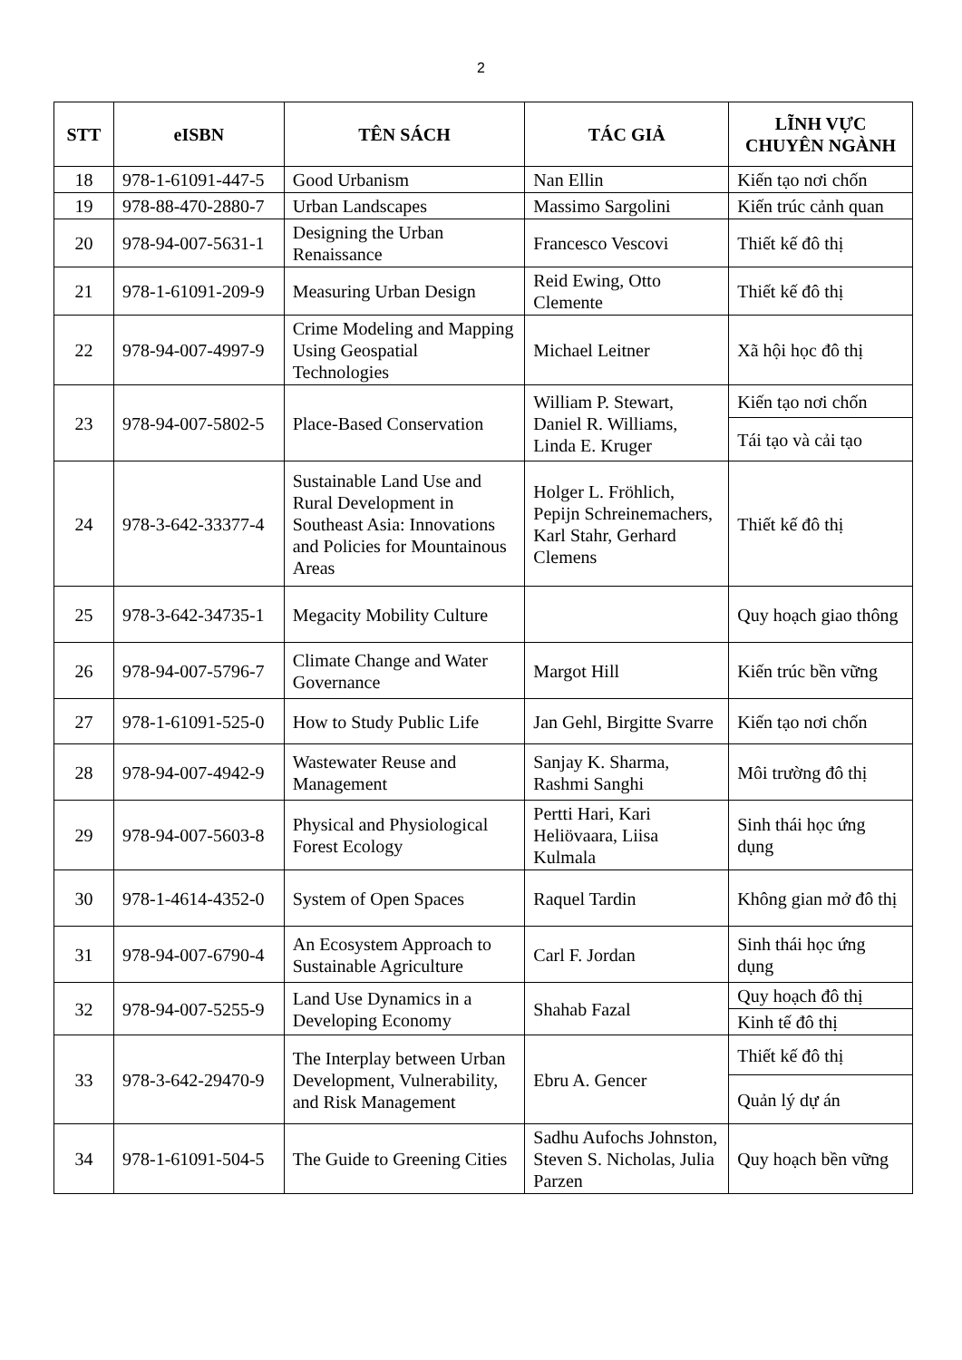2
| STT | eISBN | TÊN SÁCH | TÁC GIẢ | LĨNH VỰC CHUYÊN NGÀNH |
| --- | --- | --- | --- | --- |
| 18 | 978-1-61091-447-5 | Good Urbanism | Nan Ellin | Kiến tạo nơi chốn |
| 19 | 978-88-470-2880-7 | Urban Landscapes | Massimo Sargolini | Kiến trúc cảnh quan |
| 20 | 978-94-007-5631-1 | Designing the Urban Renaissance | Francesco Vescovi | Thiết kế đô thị |
| 21 | 978-1-61091-209-9 | Measuring Urban Design | Reid Ewing, Otto Clemente | Thiết kế đô thị |
| 22 | 978-94-007-4997-9 | Crime Modeling and Mapping Using Geospatial Technologies | Michael Leitner | Xã hội học đô thị |
| 23 | 978-94-007-5802-5 | Place-Based Conservation | William P. Stewart, Daniel R. Williams, Linda E. Kruger | Kiến tạo nơi chốn |
| | | | | Tái tạo và cải tạo |
| 24 | 978-3-642-33377-4 | Sustainable Land Use and Rural Development in Southeast Asia: Innovations and Policies for Mountainous Areas | Holger L. Fröhlich, Pepijn Schreinemachers, Karl Stahr, Gerhard Clemens | Thiết kế đô thị |
| 25 | 978-3-642-34735-1 | Megacity Mobility Culture | | Quy hoạch giao thông |
| 26 | 978-94-007-5796-7 | Climate Change and Water Governance | Margot Hill | Kiến trúc bền vững |
| 27 | 978-1-61091-525-0 | How to Study Public Life | Jan Gehl, Birgitte Svarre | Kiến tạo nơi chốn |
| 28 | 978-94-007-4942-9 | Wastewater Reuse and Management | Sanjay K. Sharma, Rashmi Sanghi | Môi trường đô thị |
| 29 | 978-94-007-5603-8 | Physical and Physiological Forest Ecology | Pertti Hari, Kari Heliövaara, Liisa Kulmala | Sinh thái học ứng dụng |
| 30 | 978-1-4614-4352-0 | System of Open Spaces | Raquel Tardin | Không gian mở đô thị |
| 31 | 978-94-007-6790-4 | An Ecosystem Approach to Sustainable Agriculture | Carl F. Jordan | Sinh thái học ứng dụng |
| 32 | 978-94-007-5255-9 | Land Use Dynamics in a Developing Economy | Shahab Fazal | Quy hoạch đô thị |
| | | | | Kinh tế đô thị |
| 33 | 978-3-642-29470-9 | The Interplay between Urban Development, Vulnerability, and Risk Management | Ebru A. Gencer | Thiết kế đô thị |
| | | | | Quản lý dự án |
| 34 | 978-1-61091-504-5 | The Guide to Greening Cities | Sadhu Aufochs Johnston, Steven S. Nicholas, Julia Parzen | Quy hoạch bền vững |